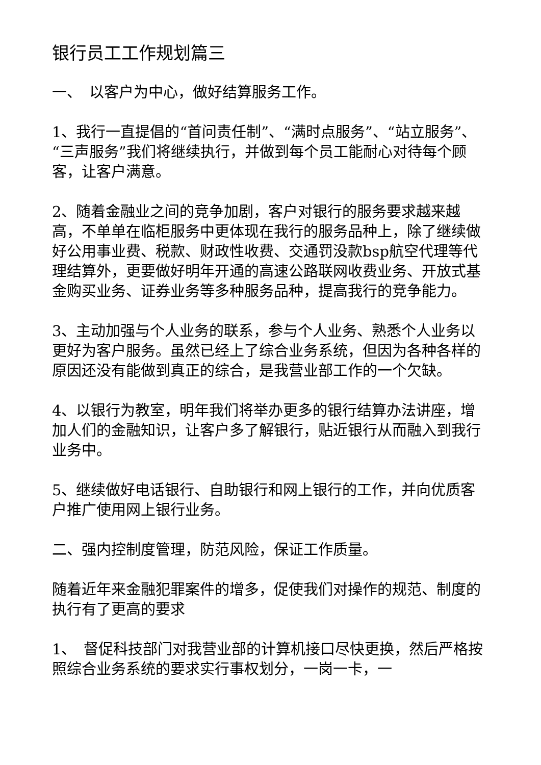银行员工工作规划篇三
一、　以客户为中心，做好结算服务工作。
1、我行一直提倡的“首问责任制”、“满时点服务”、“站立服务”、“三声服务”我们将继续执行，并做到每个员工能耐心对待每个顾客，让客户满意。
2、随着金融业之间的竞争加剧，客户对银行的服务要求越来越高，不单单在临柜服务中更体现在我行的服务品种上，除了继续做好公用事业费、税款、财政性收费、交通罚没款bsp航空代理等代理结算外，更要做好明年开通的高速公路联网收费业务、开放式基金购买业务、证券业务等多种服务品种，提高我行的竞争能力。
3、主动加强与个人业务的联系，参与个人业务、熟悉个人业务以更好为客户服务。虽然已经上了综合业务系统，但因为各种各样的原因还没有能做到真正的综合，是我营业部工作的一个欠缺。
4、以银行为教室，明年我们将举办更多的银行结算办法讲座，增加人们的金融知识，让客户多了解银行，贴近银行从而融入到我行业务中。
5、继续做好电话银行、自助银行和网上银行的工作，并向优质客户推广使用网上银行业务。
二、强内控制度管理，防范风险，保证工作质量。
随着近年来金融犯罪案件的增多，促使我们对操作的规范、制度的执行有了更高的要求
1、　督促科技部门对我营业部的计算机接口尽快更换，然后严格按照综合业务系统的要求实行事权划分，一岗一卡，一